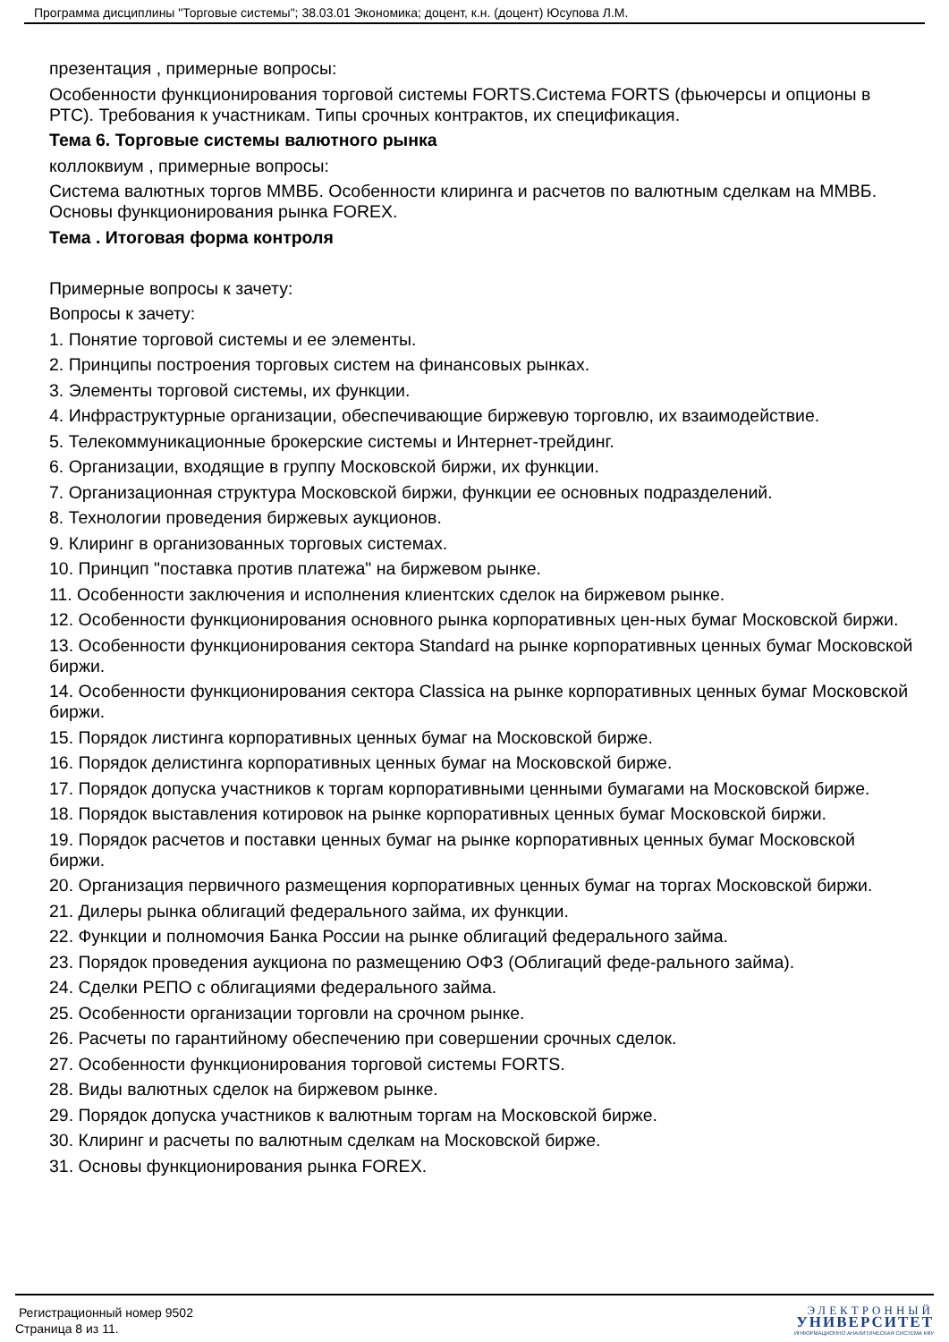Программа дисциплины "Торговые системы"; 38.03.01 Экономика; доцент, к.н. (доцент) Юсупова Л.М.
презентация , примерные вопросы:
Особенности функционирования торговой системы FORTS.Система FORTS (фьючерсы и опционы в РТС). Требования к участникам. Типы срочных контрактов, их спецификация.
Тема 6. Торговые системы валютного рынка
коллоквиум , примерные вопросы:
Система валютных торгов ММВБ. Особенности клиринга и расчетов по валютным сделкам на ММВБ. Основы функционирования рынка FOREX.
Тема . Итоговая форма контроля
Примерные вопросы к зачету:
Вопросы к зачету:
1. Понятие торговой системы и ее элементы.
2. Принципы построения торговых систем на финансовых рынках.
3. Элементы торговой системы, их функции.
4. Инфраструктурные организации, обеспечивающие биржевую торговлю, их взаимодействие.
5. Телекоммуникационные брокерские системы и Интернет-трейдинг.
6. Организации, входящие в группу Московской биржи, их функции.
7. Организационная структура Московской биржи, функции ее основных подразделений.
8. Технологии проведения биржевых аукционов.
9. Клиринг в организованных торговых системах.
10. Принцип "поставка против платежа" на биржевом рынке.
11. Особенности заключения и исполнения клиентских сделок на биржевом рынке.
12. Особенности функционирования основного рынка корпоративных цен-ных бумаг Московской биржи.
13. Особенности функционирования сектора Standard на рынке корпоративных ценных бумаг Московской биржи.
14. Особенности функционирования сектора Classica на рынке корпоративных ценных бумаг Московской биржи.
15. Порядок листинга корпоративных ценных бумаг на Московской бирже.
16. Порядок делистинга корпоративных ценных бумаг на Московской бирже.
17. Порядок допуска участников к торгам корпоративными ценными бумагами на Московской бирже.
18. Порядок выставления котировок на рынке корпоративных ценных бумаг Московской биржи.
19. Порядок расчетов и поставки ценных бумаг на рынке корпоративных ценных бумаг Московской биржи.
20. Организация первичного размещения корпоративных ценных бумаг на торгах Московской биржи.
21. Дилеры рынка облигаций федерального займа, их функции.
22. Функции и полномочия Банка России на рынке облигаций федерального займа.
23. Порядок проведения аукциона по размещению ОФЗ (Облигаций феде-рального займа).
24. Сделки РЕПО с облигациями федерального займа.
25. Особенности организации торговли на срочном рынке.
26. Расчеты по гарантийному обеспечению при совершении срочных сделок.
27. Особенности функционирования торговой системы FORTS.
28. Виды валютных сделок на биржевом рынке.
29. Порядок допуска участников к валютным торгам на Московской бирже.
30. Клиринг и расчеты по валютным сделкам на Московской бирже.
31. Основы функционирования рынка FOREX.
Регистрационный номер 9502
Страница 8 из 11.
ЭЛЕКТРОННЫЙ
УНИВЕРСИТЕТ
ИНФОРМАЦИОННО АНАЛИТИЧЕСКАЯ СИСТЕМА КФУ